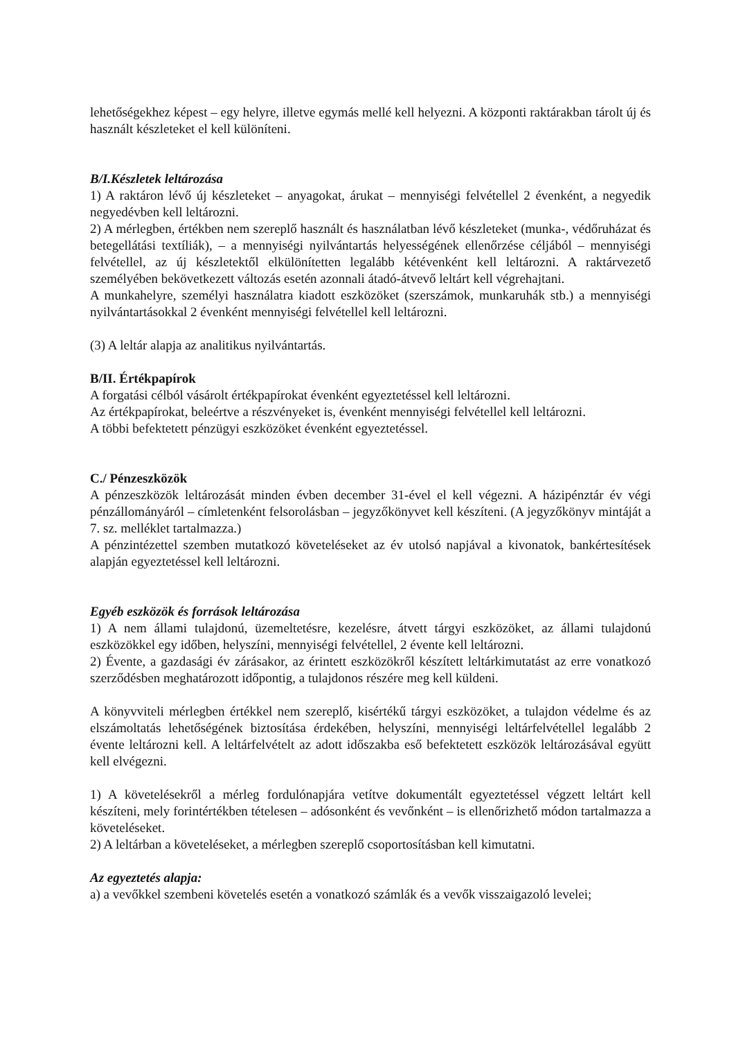lehetőségekhez képest – egy helyre, illetve egymás mellé kell helyezni. A központi raktárakban tárolt új és használt készleteket el kell különíteni.
B/I.Készletek leltározása
1) A raktáron lévő új készleteket – anyagokat, árukat – mennyiségi felvétellel 2 évenként, a negyedik negyedévben kell leltározni.
2) A mérlegben, értékben nem szereplő használt és használatban lévő készleteket (munka-, védőruházat és betegellátási textíliák), – a mennyiségi nyilvántartás helyességének ellenőrzése céljából – mennyiségi felvétellel, az új készletektől elkülönítetten legalább kétévenként kell leltározni. A raktárvezető személyében bekövetkezett változás esetén azonnali átadó-átvevő leltárt kell végrehajtani.
A munkahelyre, személyi használatra kiadott eszközöket (szerszámok, munkaruhák stb.) a mennyiségi nyilvántartásokkal 2 évenként mennyiségi felvétellel kell leltározni.
(3) A leltár alapja az analitikus nyilvántartás.
B/II. Értékpapírok
A forgatási célból vásárolt értékpapírokat évenként egyeztetéssel kell leltározni.
Az értékpapírokat, beleértve a részvényeket is, évenként mennyiségi felvétellel kell leltározni.
A többi befektetett pénzügyi eszközöket évenként egyeztetéssel.
C./ Pénzeszközök
A pénzeszközök leltározását minden évben december 31-ével el kell végezni. A házipénztár év végi pénzállományáról – címletenként felsorolásban – jegyzőkönyvet kell készíteni. (A jegyzőkönyv mintáját a 7. sz. melléklet tartalmazza.)
A pénzintézettel szemben mutatkozó követeléseket az év utolsó napjával a kivonatok, bankértesítések alapján egyeztetéssel kell leltározni.
Egyéb eszközök és források leltározása
1) A nem állami tulajdonú, üzemeltetésre, kezelésre, átvett tárgyi eszközöket, az állami tulajdonú eszközökkel egy időben, helyszíni, mennyiségi felvétellel, 2 évente kell leltározni.
2) Évente, a gazdasági év zárásakor, az érintett eszközökről készített leltárkimutatást az erre vonatkozó szerződésben meghatározott időpontig, a tulajdonos részére meg kell küldeni.
A könyvviteli mérlegben értékkel nem szereplő, kisértékű tárgyi eszközöket, a tulajdon védelme és az elszámoltatás lehetőségének biztosítása érdekében, helyszíni, mennyiségi leltárfelvétellel legalább 2 évente leltározni kell. A leltárfelvételt az adott időszakba eső befektetett eszközök leltározásával együtt kell elvégezni.
1) A követelésekről a mérleg fordulónapjára vetítve dokumentált egyeztetéssel végzett leltárt kell készíteni, mely forintértékben tételesen – adósonként és vevőnként – is ellenőrizhető módon tartalmazza a követeléseket.
2) A leltárban a követeléseket, a mérlegben szereplő csoportosításban kell kimutatni.
Az egyeztetés alapja:
a) a vevőkkel szembeni követelés esetén a vonatkozó számlák és a vevők visszaigazoló levelei;